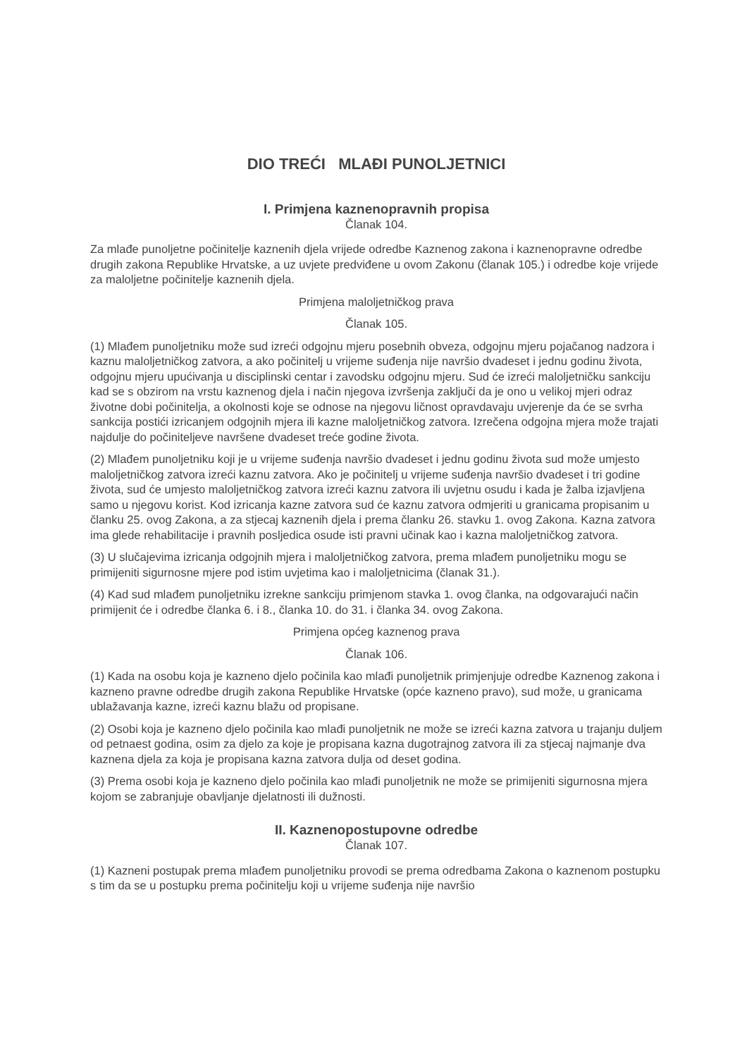DIO TREĆI MLAĐI PUNOLJETNICI
I. Primjena kaznenopravnih propisa
Članak 104.
Za mlađe punoljetne počinitelje kaznenih djela vrijede odredbe Kaznenog zakona i kaznenopravne odredbe drugih zakona Republike Hrvatske, a uz uvjete predviđene u ovom Zakonu (članak 105.) i odredbe koje vrijede za maloljetne počinitelje kaznenih djela.
Primjena maloljetničkog prava
Članak 105.
(1) Mlađem punoljetniku može sud izreći odgojnu mjeru posebnih obveza, odgojnu mjeru pojačanog nadzora i kaznu maloljetničkog zatvora, a ako počinitelj u vrijeme suđenja nije navršio dvadeset i jednu godinu života, odgojnu mjeru upućivanja u disciplinski centar i zavodsku odgojnu mjeru. Sud će izreći maloljetničku sankciju kad se s obzirom na vrstu kaznenog djela i način njegova izvršenja zaključi da je ono u velikoj mjeri odraz životne dobi počinitelja, a okolnosti koje se odnose na njegovu ličnost opravdavaju uvjerenje da će se svrha sankcija postići izricanjem odgojnih mjera ili kazne maloljetničkog zatvora. Izrečena odgojna mjera može trajati najdulje do počiniteljeve navršene dvadeset treće godine života.
(2) Mlađem punoljetniku koji je u vrijeme suđenja navršio dvadeset i jednu godinu života sud može umjesto maloljetničkog zatvora izreći kaznu zatvora. Ako je počinitelj u vrijeme suđenja navršio dvadeset i tri godine života, sud će umjesto maloljetničkog zatvora izreći kaznu zatvora ili uvjetnu osudu i kada je žalba izjavljena samo u njegovu korist. Kod izricanja kazne zatvora sud će kaznu zatvora odmjeriti u granicama propisanim u članku 25. ovog Zakona, a za stjecaj kaznenih djela i prema članku 26. stavku 1. ovog Zakona. Kazna zatvora ima glede rehabilitacije i pravnih posljedica osude isti pravni učinak kao i kazna maloljetničkog zatvora.
(3) U slučajevima izricanja odgojnih mjera i maloljetničkog zatvora, prema mlađem punoljetniku mogu se primijeniti sigurnosne mjere pod istim uvjetima kao i maloljetnicima (članak 31.).
(4) Kad sud mlađem punoljetniku izrekne sankciju primjenom stavka 1. ovog članka, na odgovarajući način primijenit će i odredbe članka 6. i 8., članka 10. do 31. i članka 34. ovog Zakona.
Primjena općeg kaznenog prava
Članak 106.
(1) Kada na osobu koja je kazneno djelo počinila kao mlađi punoljetnik primjenjuje odredbe Kaznenog zakona i kazneno pravne odredbe drugih zakona Republike Hrvatske (opće kazneno pravo), sud može, u granicama ublažavanja kazne, izreći kaznu blažu od propisane.
(2) Osobi koja je kazneno djelo počinila kao mlađi punoljetnik ne može se izreći kazna zatvora u trajanju duljem od petnaest godina, osim za djelo za koje je propisana kazna dugotrajnog zatvora ili za stjecaj najmanje dva kaznena djela za koja je propisana kazna zatvora dulja od deset godina.
(3) Prema osobi koja je kazneno djelo počinila kao mlađi punoljetnik ne može se primijeniti sigurnosna mjera kojom se zabranjuje obavljanje djelatnosti ili dužnosti.
II. Kaznenopostupovne odredbe
Članak 107.
(1) Kazneni postupak prema mlađem punoljetniku provodi se prema odredbama Zakona o kaznenom postupku s tim da se u postupku prema počinitelju koji u vrijeme suđenja nije navršio